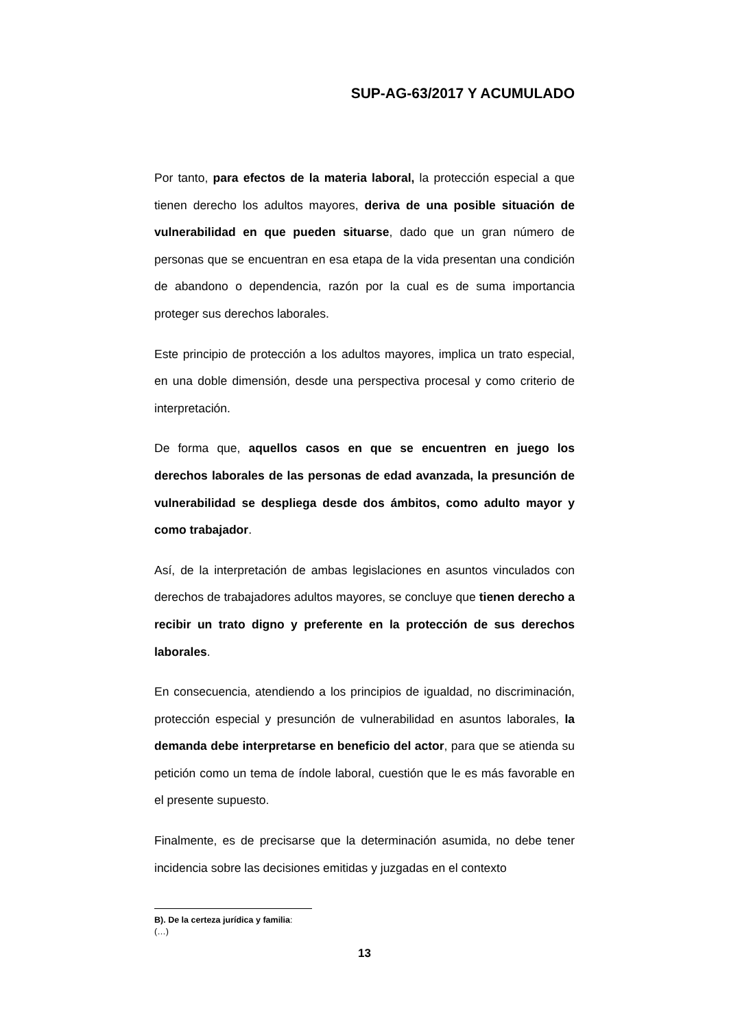SUP-AG-63/2017 Y ACUMULADO
Por tanto, para efectos de la materia laboral, la protección especial a que tienen derecho los adultos mayores, deriva de una posible situación de vulnerabilidad en que pueden situarse, dado que un gran número de personas que se encuentran en esa etapa de la vida presentan una condición de abandono o dependencia, razón por la cual es de suma importancia proteger sus derechos laborales.
Este principio de protección a los adultos mayores, implica un trato especial, en una doble dimensión, desde una perspectiva procesal y como criterio de interpretación.
De forma que, aquellos casos en que se encuentren en juego los derechos laborales de las personas de edad avanzada, la presunción de vulnerabilidad se despliega desde dos ámbitos, como adulto mayor y como trabajador.
Así, de la interpretación de ambas legislaciones en asuntos vinculados con derechos de trabajadores adultos mayores, se concluye que tienen derecho a recibir un trato digno y preferente en la protección de sus derechos laborales.
En consecuencia, atendiendo a los principios de igualdad, no discriminación, protección especial y presunción de vulnerabilidad en asuntos laborales, la demanda debe interpretarse en beneficio del actor, para que se atienda su petición como un tema de índole laboral, cuestión que le es más favorable en el presente supuesto.
Finalmente, es de precisarse que la determinación asumida, no debe tener incidencia sobre las decisiones emitidas y juzgadas en el contexto
B). De la certeza jurídica y familia:
(…)
13